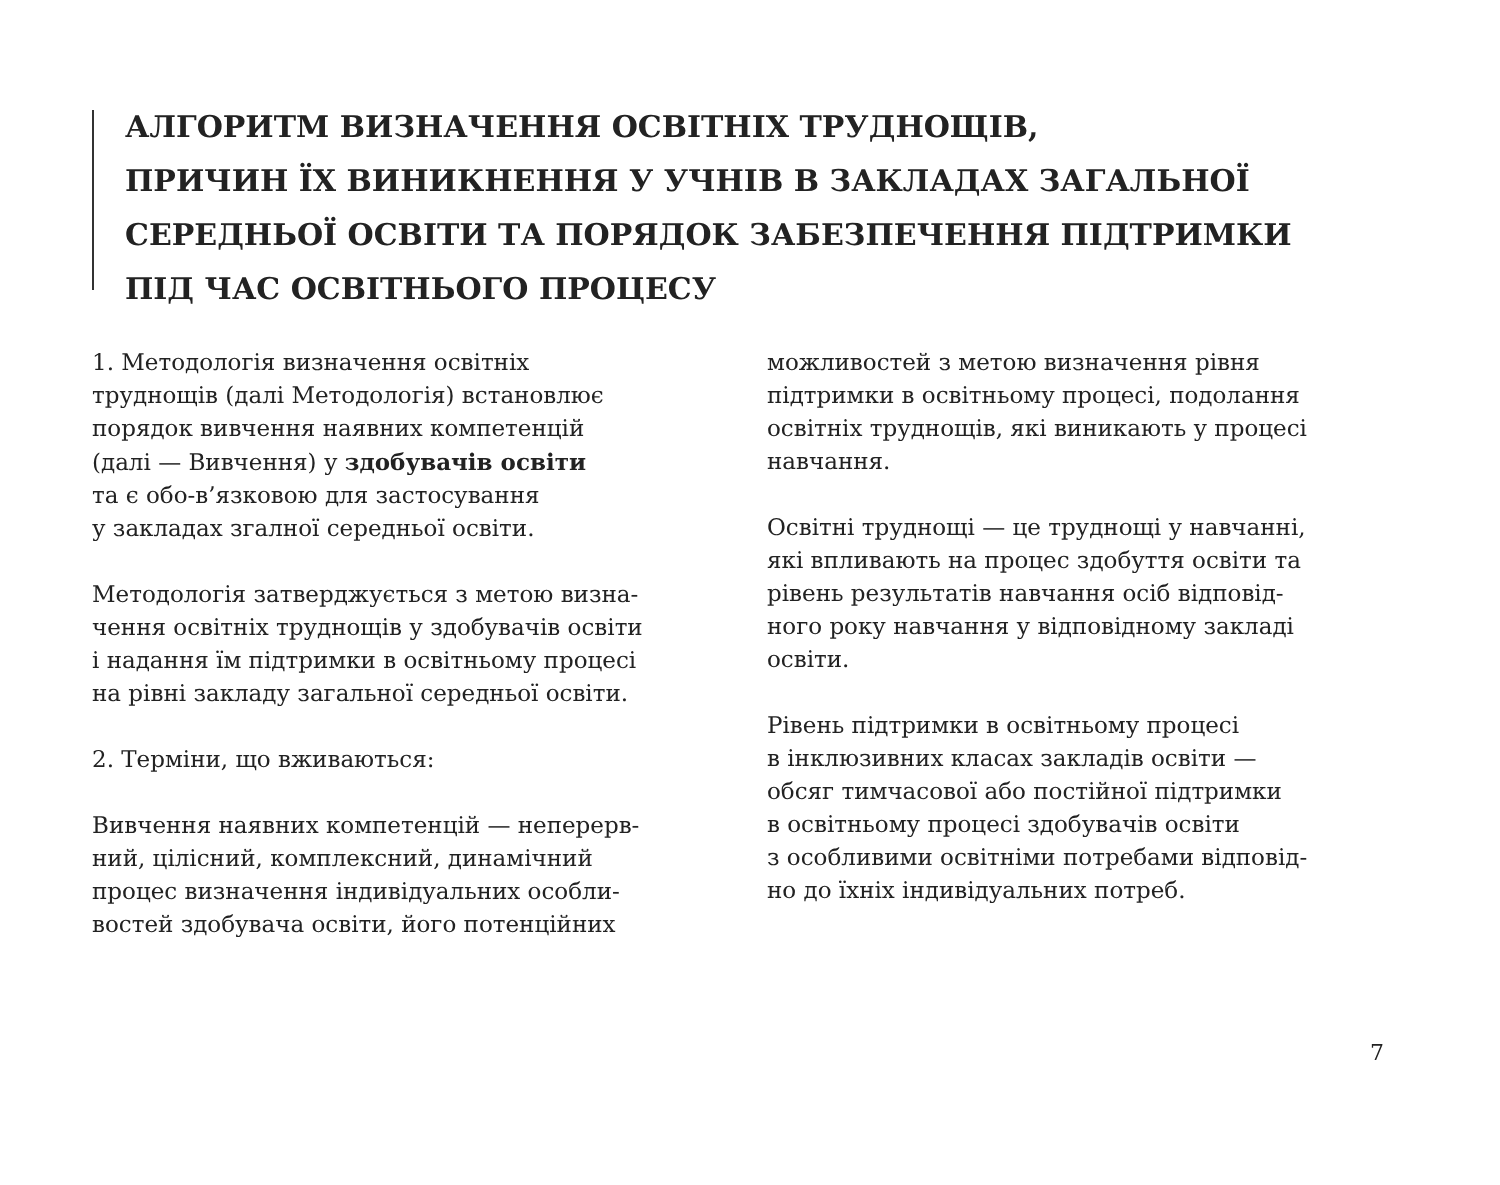АЛГОРИТМ ВИЗНАЧЕННЯ ОСВІТНІХ ТРУДНОЩІВ,
ПРИЧИН ЇХ ВИНИКНЕННЯ У УЧНІВ В ЗАКЛАДАХ ЗАГАЛЬНОЇ
СЕРЕДНЬОЇ ОСВІТИ ТА ПОРЯДОК ЗАБЕЗПЕЧЕННЯ ПІДТРИМКИ
ПІД ЧАС ОСВІТНЬОГО ПРОЦЕСУ
1. Методологія визначення освітніх
труднощів (далі Методологія) встановлює
порядок вивчення наявних компетенцій
(далі — Вивчення) у здобувачів освіти
та є обо-в’язковою для застосування
у закладах згалної середньої освіти.
Методологія затверджується з метою визна-
чення освітніх труднощів у здобувачів освіти
і надання їм підтримки в освітньому процесі
на рівні закладу загальної середньої освіти.
2. Терміни, що вживаються:
Вивчення наявних компетенцій — неперерв-
ний, цілісний, комплексний, динамічний
процес визначення індивідуальних особли-
востей здобувача освіти, його потенційних
можливостей з метою визначення рівня
підтримки в освітньому процесі, подолання
освітніх труднощів, які виникають у процесі
навчання.
Освітні труднощі — це труднощі у навчанні,
які впливають на процес здобуття освіти та
рівень результатів навчання осіб відповід-
ного року навчання у відповідному закладі
освіти.
Рівень підтримки в освітньому процесі
в інклюзивних класах закладів освіти —
обсяг тимчасової або постійної підтримки
в освітньому процесі здобувачів освіти
з особливими освітніми потребами відповід-
но до їхніх індивідуальних потреб.
7